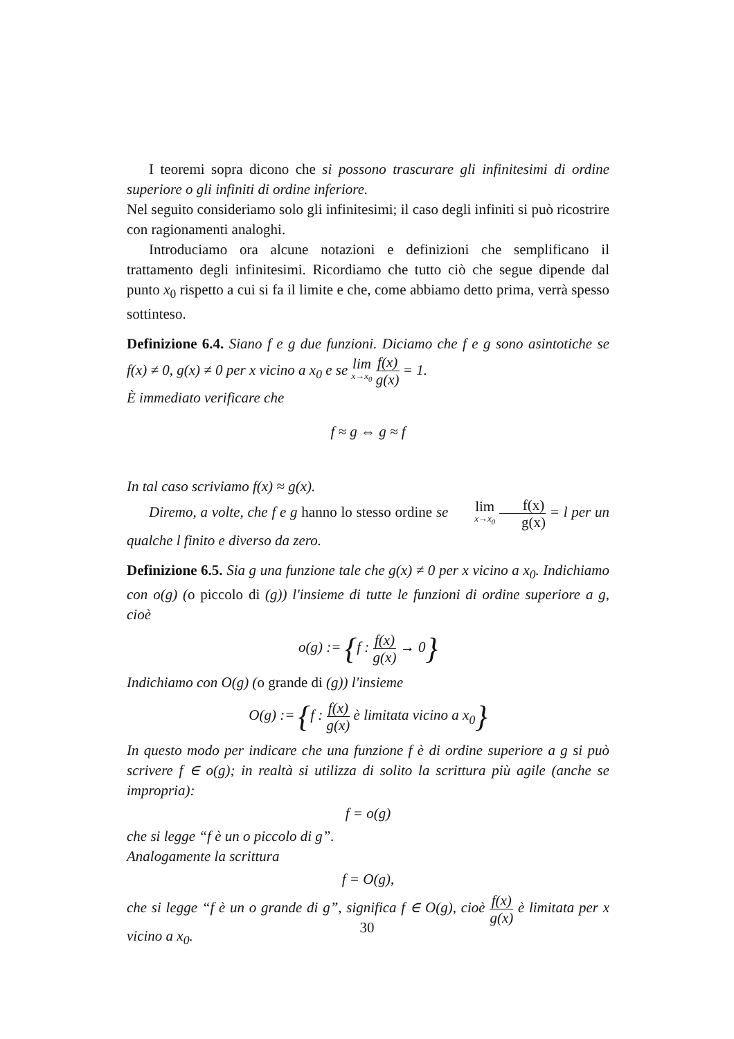I teoremi sopra dicono che si possono trascurare gli infinitesimi di ordine superiore o gli infiniti di ordine inferiore.
Nel seguito consideriamo solo gli infinitesimi; il caso degli infiniti si può ricostrire con ragionamenti analoghi.
Introduciamo ora alcune notazioni e definizioni che semplificano il trattamento degli infinitesimi. Ricordiamo che tutto ciò che segue dipende dal punto x<sub>0</sub> rispetto a cui si fa il limite e che, come abbiamo detto prima, verrà spesso sottinteso.
Definizione 6.4. Siano f e g due funzioni. Diciamo che f e g sono asintotiche se f(x) ≠ 0, g(x) ≠ 0 per x vicino a x<sub>0</sub> e se lim x→x<sub>0</sub> f(x) g(x) = 1.
È immediato verificare che
f ≈ g ⇔ g ≈ f
In tal caso scriviamo f(x) ≈ g(x).
Diremo, a volte, che f e g hanno lo stesso ordine se lim x→x<sub>0</sub> f(x) g(x) = l per un qualche l finito e diverso da zero.
Definizione 6.5. Sia g una funzione tale che g(x) ≠ 0 per x vicino a x<sub>0</sub>. Indichiamo con o(g) (o piccolo di (g)) l'insieme di tutte le funzioni di ordine superiore a g, cioè
o(g) := {f : f(x) g(x) → 0}
Indichiamo con O(g) (o grande di (g)) l'insieme
O(g) := {f : f(x) g(x) è limitata vicino a x<sub>0</sub>}
In questo modo per indicare che una funzione f è di ordine superiore a g si può scrivere f ∈ o(g); in realtà si utilizza di solito la scrittura più agile (anche se impropria):
f = o(g)
che si legge “f è un o piccolo di g”.
Analogamente la scrittura
f = O(g),
che si legge “f è un o grande di g”, significa f ∈ O(g), cioè f(x) g(x) è limitata per x vicino a x<sub>0</sub>.
30